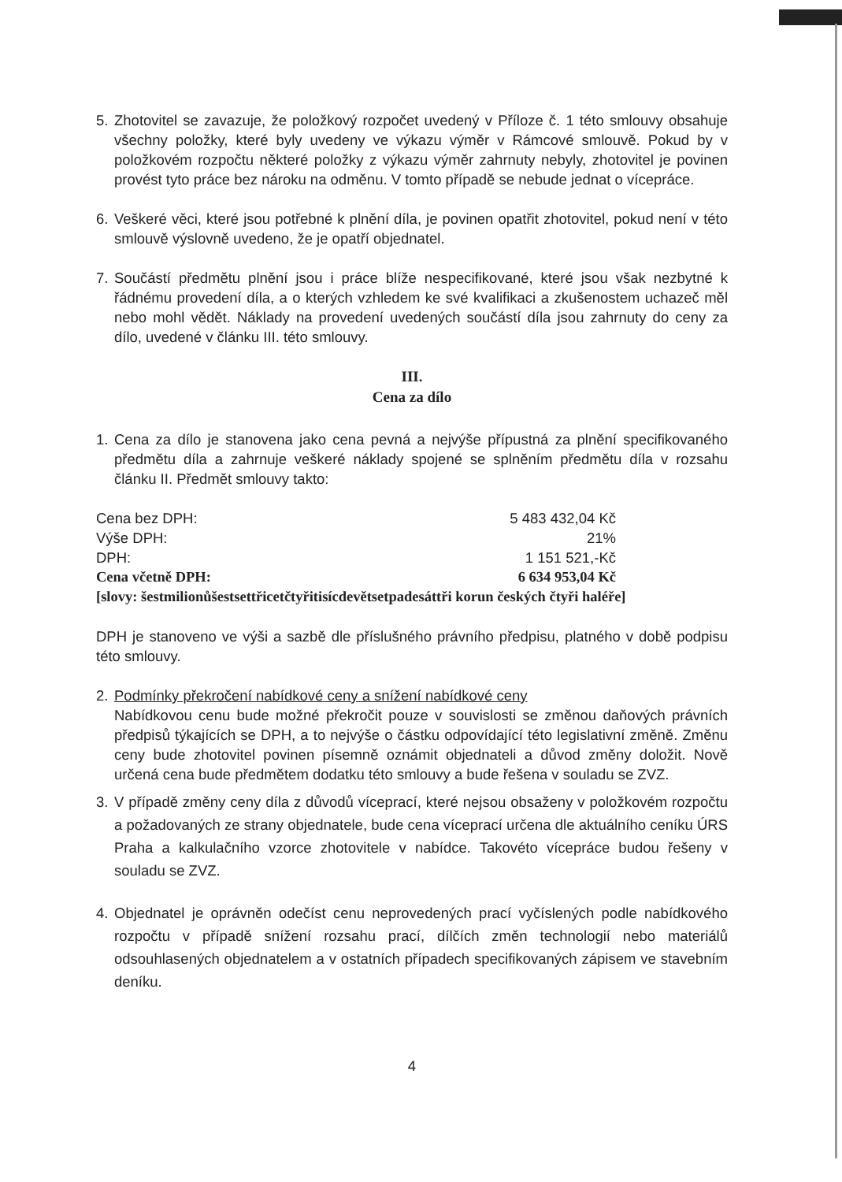5. Zhotovitel se zavazuje, že položkový rozpočet uvedený v Příloze č. 1 této smlouvy obsahuje všechny položky, které byly uvedeny ve výkazu výměr v Rámcové smlouvě. Pokud by v položkovém rozpočtu některé položky z výkazu výměr zahrnuty nebyly, zhotovitel je povinen provést tyto práce bez nároku na odměnu. V tomto případě se nebude jednat o vícepráce.
6. Veškeré věci, které jsou potřebné k plnění díla, je povinen opatřit zhotovitel, pokud není v této smlouvě výslovně uvedeno, že je opatří objednatel.
7. Součástí předmětu plnění jsou i práce blíže nespecifikované, které jsou však nezbytné k řádnému provedení díla, a o kterých vzhledem ke své kvalifikaci a zkušenostem uchazeč měl nebo mohl vědět. Náklady na provedení uvedených součástí díla jsou zahrnuty do ceny za dílo, uvedené v článku III. této smlouvy.
III.
Cena za dílo
1. Cena za dílo je stanovena jako cena pevná a nejvýše přípustná za plnění specifikovaného předmětu díla a zahrnuje veškeré náklady spojené se splněním předmětu díla v rozsahu článku II. Předmět smlouvy takto:
| Cena bez DPH: | 5 483 432,04 Kč |
| Výše DPH: | 21% |
| DPH: | 1 151 521,-Kč |
| Cena včetně DPH: | 6 634 953,04 Kč |
[slovy: šestmilionůšestsettřicetčtyřitisícdevětsetpadesáttři korun českých čtyři haléře]
DPH je stanoveno ve výši a sazbě dle příslušného právního předpisu, platného v době podpisu této smlouvy.
2. Podmínky překročení nabídkové ceny a snížení nabídkové ceny
Nabídkovou cenu bude možné překročit pouze v souvislosti se změnou daňových právních předpisů týkajících se DPH, a to nejvýše o částku odpovídající této legislativní změně. Změnu ceny bude zhotovitel povinen písemně oznámit objednateli a důvod změny doložit. Nově určená cena bude předmětem dodatku této smlouvy a bude řešena v souladu se ZVZ.
3. V případě změny ceny díla z důvodů víceprací, které nejsou obsaženy v položkovém rozpočtu a požadovaných ze strany objednatele, bude cena víceprací určena dle aktuálního ceníku ÚRS Praha a kalkulačního vzorce zhotovitele v nabídce. Takovéto vícepráce budou řešeny v souladu se ZVZ.
4. Objednatel je oprávněn odečíst cenu neprovedených prací vyčíslených podle nabídkového rozpočtu v případě snížení rozsahu prací, dílčích změn technologií nebo materiálů odsouhlasených objednatelem a v ostatních případech specifikovaných zápisem ve stavebním deníku.
4